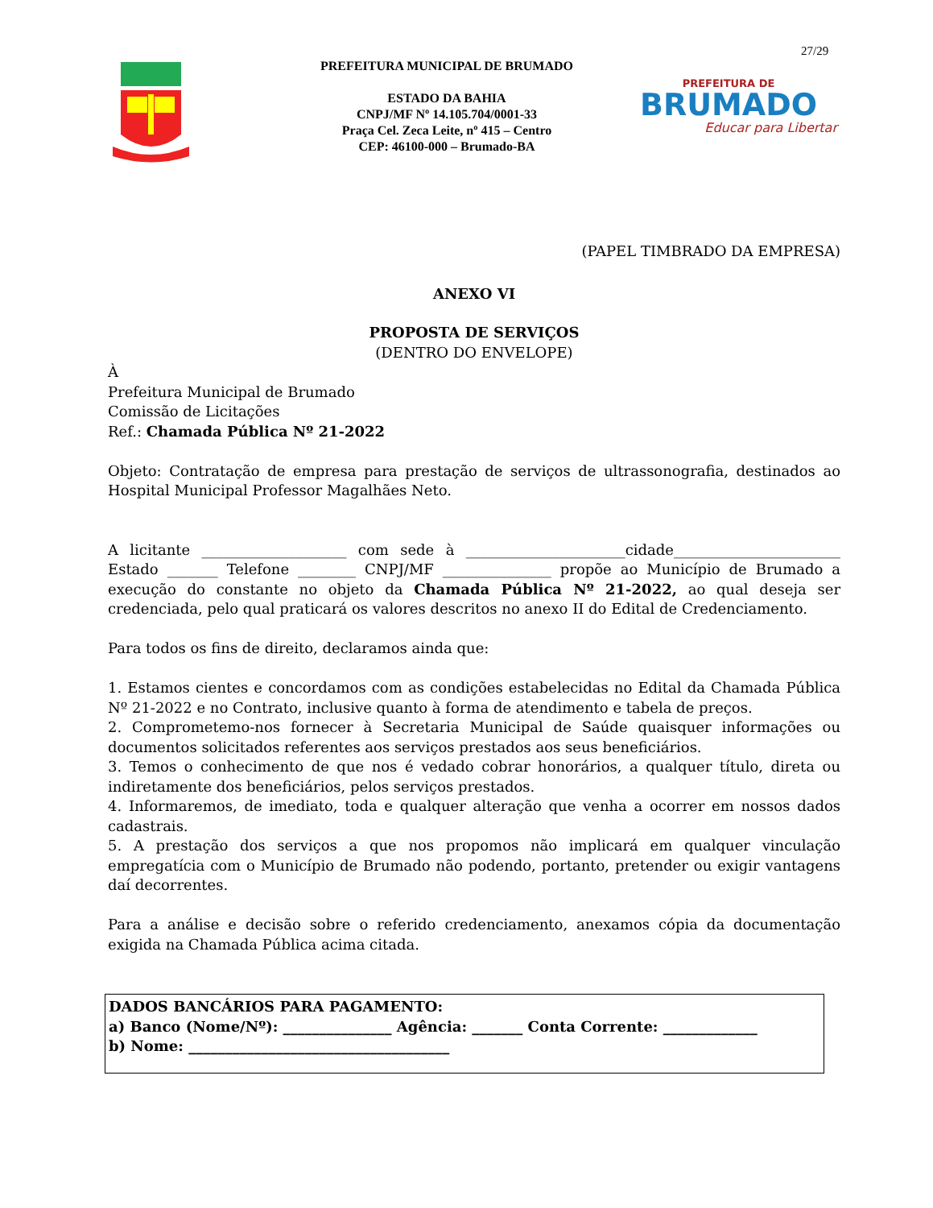27/29
PREFEITURA MUNICIPAL DE BRUMADO
ESTADO DA BAHIA
CNPJ/MF Nº 14.105.704/0001-33
Praça Cel. Zeca Leite, nº 415 – Centro
CEP: 46100-000 – Brumado-BA
PREFEITURA DE
BRUMADO
Educar para Libertar
(PAPEL TIMBRADO DA EMPRESA)
ANEXO VI
PROPOSTA DE SERVIÇOS
(DENTRO DO ENVELOPE)
À
Prefeitura Municipal de Brumado
Comissão de Licitações
Ref.: Chamada Pública Nº 21-2022
Objeto: Contratação de empresa para prestação de serviços de ultrassonografia, destinados ao Hospital Municipal Professor Magalhães Neto.
A licitante ____________________ com sede à ______________________cidade_______________________ Estado _______ Telefone ________ CNPJ/MF _______________ propõe ao Município de Brumado a execução do constante no objeto da Chamada Pública Nº 21-2022, ao qual deseja ser credenciada, pelo qual praticará os valores descritos no anexo II do Edital de Credenciamento.
Para todos os fins de direito, declaramos ainda que:
1. Estamos cientes e concordamos com as condições estabelecidas no Edital da Chamada Pública Nº 21-2022 e no Contrato, inclusive quanto à forma de atendimento e tabela de preços.
2. Comprometemo-nos fornecer à Secretaria Municipal de Saúde quaisquer informações ou documentos solicitados referentes aos serviços prestados aos seus beneficiários.
3. Temos o conhecimento de que nos é vedado cobrar honorários, a qualquer título, direta ou indiretamente dos beneficiários, pelos serviços prestados.
4. Informaremos, de imediato, toda e qualquer alteração que venha a ocorrer em nossos dados cadastrais.
5. A prestação dos serviços a que nos propomos não implicará em qualquer vinculação empregatícia com o Município de Brumado não podendo, portanto, pretender ou exigir vantagens daí decorrentes.
Para a análise e decisão sobre o referido credenciamento, anexamos cópia da documentação exigida na Chamada Pública acima citada.
DADOS BANCÁRIOS PARA PAGAMENTO:
a) Banco (Nome/Nº): _______________ Agência: _______ Conta Corrente: _____________
b) Nome: ____________________________________